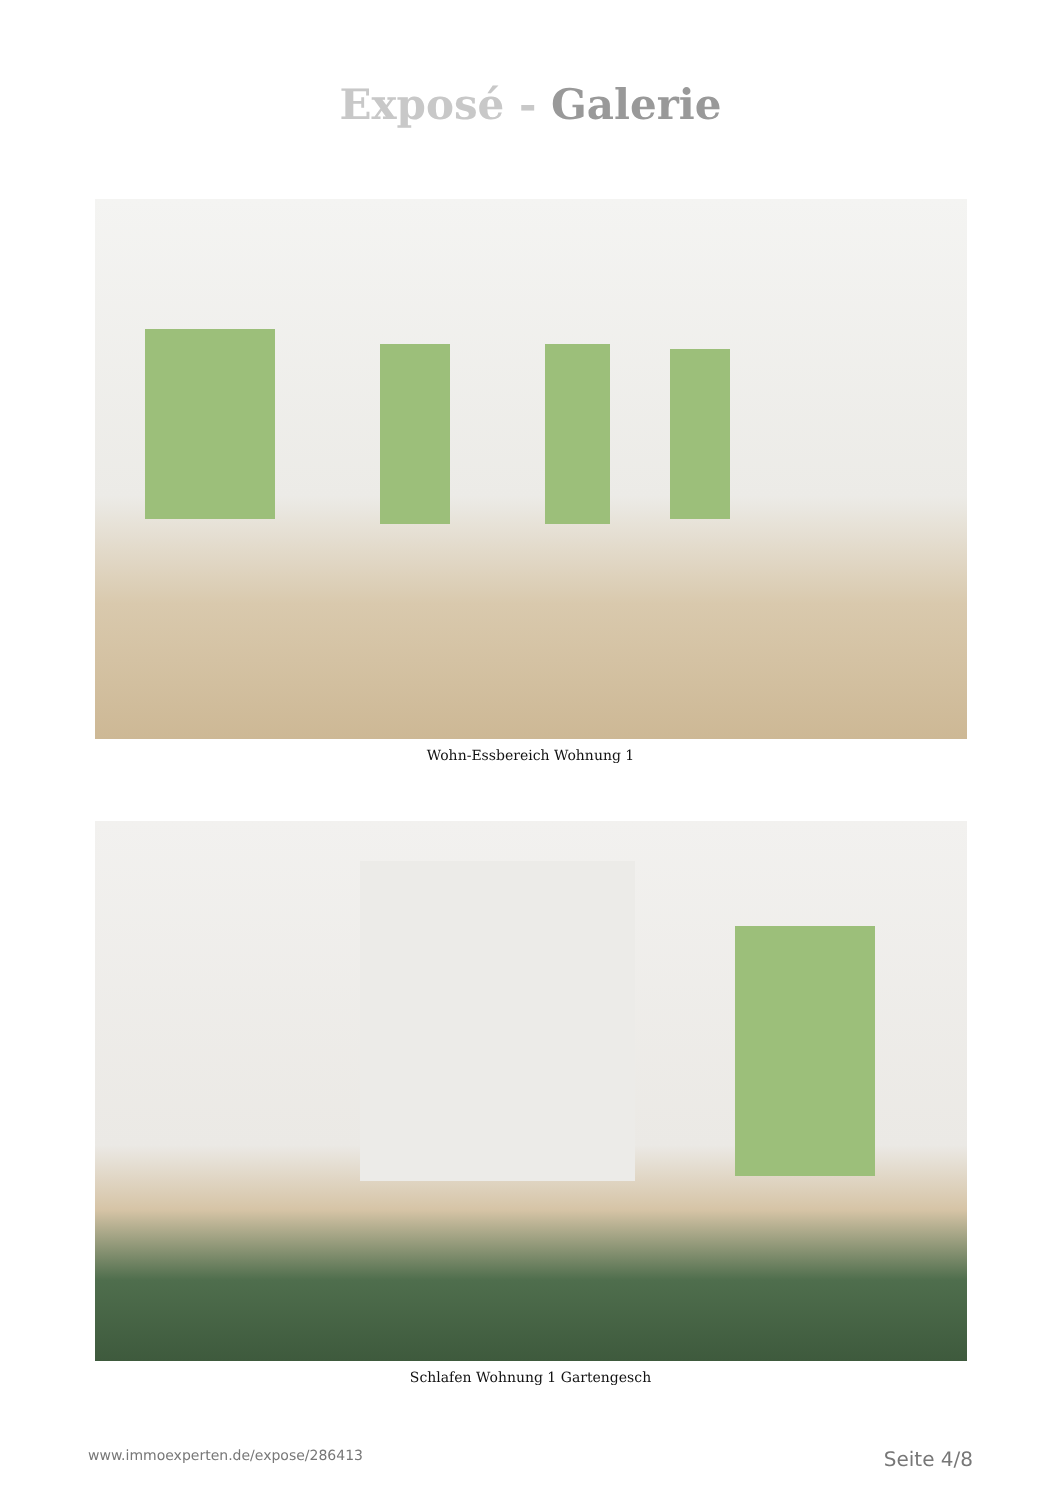Exposé - Galerie
Wohn-Essbereich Wohnung 1
Schlafen Wohnung 1 Gartengesch
www.immoexperten.de/expose/286413 Seite 4/8